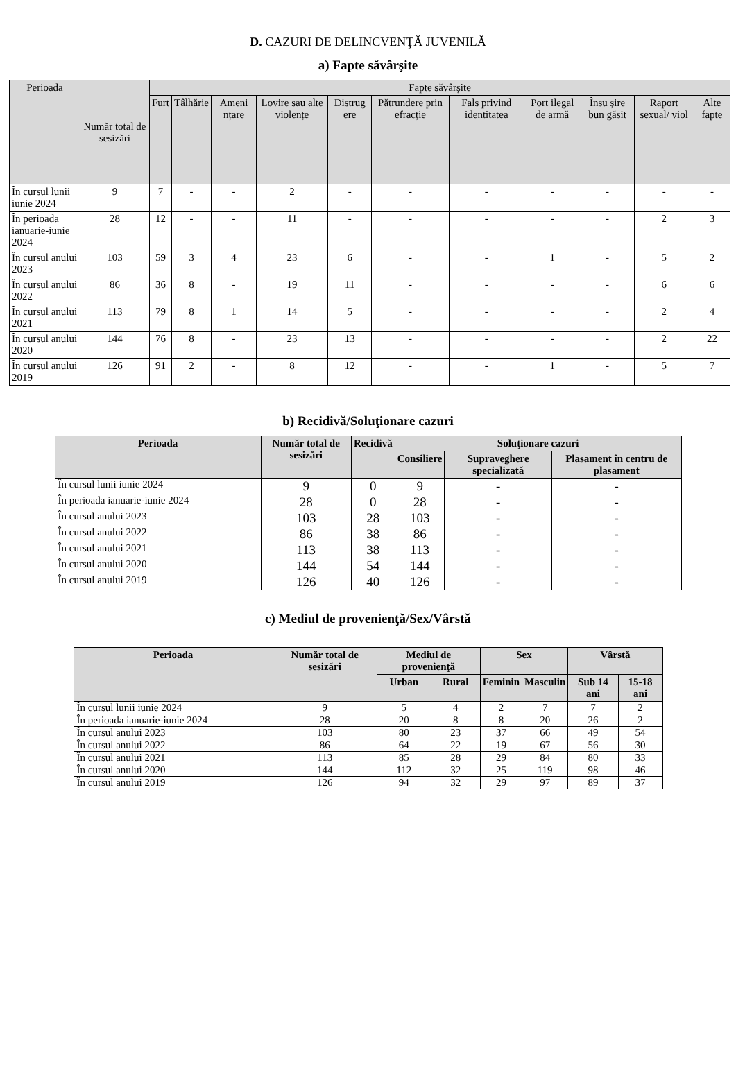D. CAZURI DE DELINCVENŢĂ JUVENILĂ
a) Fapte săvârşite
| Perioada | Număr total de sesizări | Fapte săvârşite | | | | | | | | | | |
| --- | --- | --- | --- | --- | --- | --- | --- | --- | --- | --- | --- | --- |
| | | Furt | Tâlhărie | Ameni nțare | Lovire sau alte violențe | Distrug ere | Pătrundere prin efracție | Fals privind identitatea | Port ilegal de armă | Însu șire bun găsit | Raport sexual/ viol | Alte fapte |
| În cursul lunii iunie 2024 | 9 | 7 | - | - | 2 | - | - | - | - | - | - | - |
| În perioada ianuarie-iunie 2024 | 28 | 12 | - | - | 11 | - | - | - | - | - | 2 | 3 |
| În cursul anului 2023 | 103 | 59 | 3 | 4 | 23 | 6 | - | - | 1 | - | 5 | 2 |
| În cursul anului 2022 | 86 | 36 | 8 | - | 19 | 11 | - | - | - | - | 6 | 6 |
| În cursul anului 2021 | 113 | 79 | 8 | 1 | 14 | 5 | - | - | - | - | 2 | 4 |
| În cursul anului 2020 | 144 | 76 | 8 | - | 23 | 13 | - | - | - | - | 2 | 22 |
| În cursul anului 2019 | 126 | 91 | 2 | - | 8 | 12 | - | - | 1 | - | 5 | 7 |
b) Recidivă/Soluţionare cazuri
| Perioada | Număr total de sesizări | Recidivă | Soluţionare cazuri | | |
| --- | --- | --- | --- | --- | --- |
| | | | Consiliere | Supraveghere specializată | Plasament în centru de plasament |
| În cursul lunii iunie 2024 | 9 | 0 | 9 | - | - |
| În perioada ianuarie-iunie 2024 | 28 | 0 | 28 | - | - |
| În cursul anului 2023 | 103 | 28 | 103 | - | - |
| În cursul anului 2022 | 86 | 38 | 86 | - | - |
| În cursul anului 2021 | 113 | 38 | 113 | - | - |
| În cursul anului 2020 | 144 | 54 | 144 | - | - |
| În cursul anului 2019 | 126 | 40 | 126 | - | - |
c) Mediul de provenienţă/Sex/Vârstă
| Perioada | Număr total de sesizări | Mediul de provenienţă | | Sex | | Vârstă | |
| --- | --- | --- | --- | --- | --- | --- | --- |
| | | Urban | Rural | Feminin | Masculin | Sub 14 ani | 15-18 ani |
| În cursul lunii iunie 2024 | 9 | 5 | 4 | 2 | 7 | 7 | 2 |
| În perioada ianuarie-iunie 2024 | 28 | 20 | 8 | 8 | 20 | 26 | 2 |
| În cursul anului 2023 | 103 | 80 | 23 | 37 | 66 | 49 | 54 |
| În cursul anului 2022 | 86 | 64 | 22 | 19 | 67 | 56 | 30 |
| În cursul anului 2021 | 113 | 85 | 28 | 29 | 84 | 80 | 33 |
| În cursul anului 2020 | 144 | 112 | 32 | 25 | 119 | 98 | 46 |
| În cursul anului 2019 | 126 | 94 | 32 | 29 | 97 | 89 | 37 |